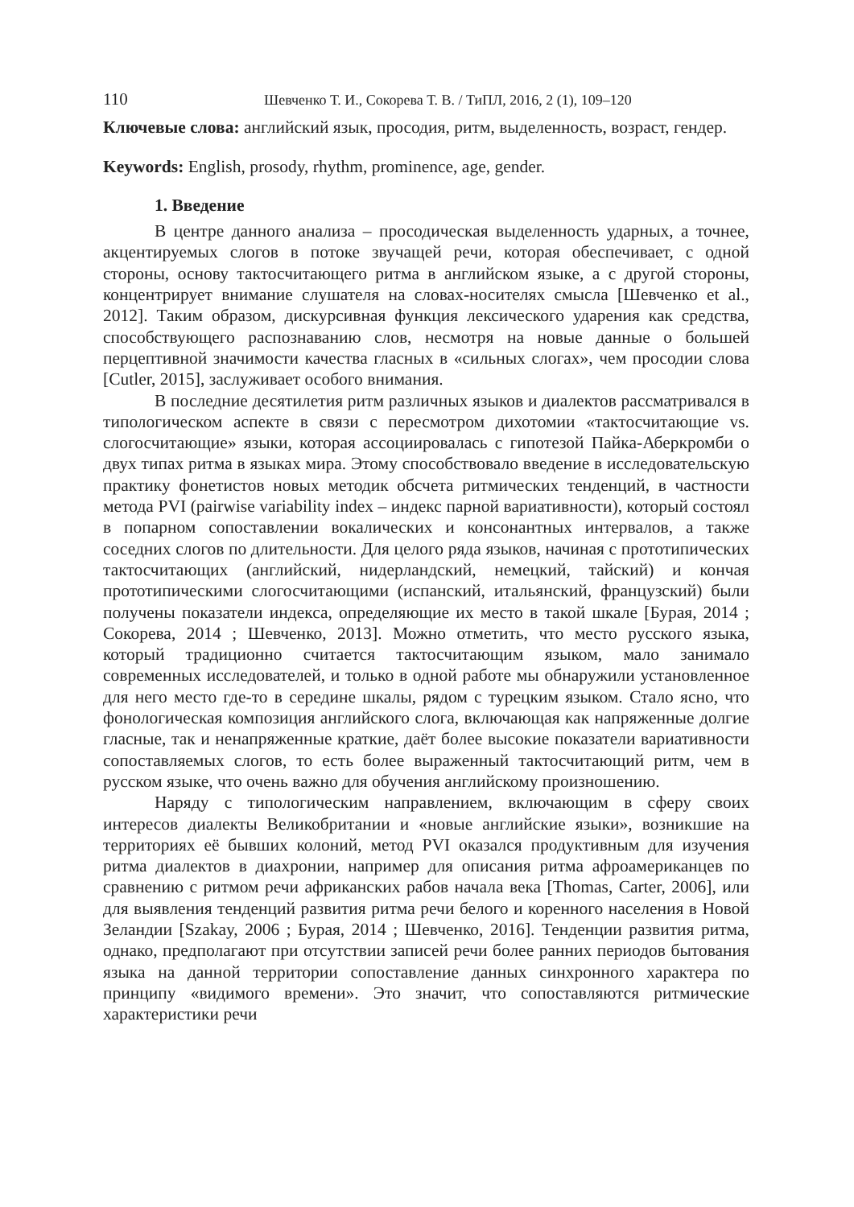110 Шевченко Т. И., Сокорева Т. В. / ТиПЛ, 2016, 2 (1), 109–120
Ключевые слова: английский язык, просодия, ритм, выделенность, возраст, гендер.
Keywords: English, prosody, rhythm, prominence, age, gender.
1. Введение
В центре данного анализа – просодическая выделенность ударных, а точнее, акцентируемых слогов в потоке звучащей речи, которая обеспечивает, с одной стороны, основу тактосчитающего ритма в английском языке, а с другой стороны, концентрирует внимание слушателя на словах-носителях смысла [Шевченко et al., 2012]. Таким образом, дискурсивная функция лексического ударения как средства, способствующего распознаванию слов, несмотря на новые данные о большей перцептивной значимости качества гласных в «сильных слогах», чем просодии слова [Cutler, 2015], заслуживает особого внимания.
В последние десятилетия ритм различных языков и диалектов рассматривался в типологическом аспекте в связи с пересмотром дихотомии «тактосчитающие vs. слогосчитающие» языки, которая ассоциировалась с гипотезой Пайка-Аберкромби о двух типах ритма в языках мира. Этому способствовало введение в исследовательскую практику фонетистов новых методик обсчета ритмических тенденций, в частности метода PVI (pairwise variability index – индекс парной вариативности), который состоял в попарном сопоставлении вокалических и консонантных интервалов, а также соседних слогов по длительности. Для целого ряда языков, начиная с прототипических тактосчитающих (английский, нидерландский, немецкий, тайский) и кончая прототипическими слогосчитающими (испанский, итальянский, французский) были получены показатели индекса, определяющие их место в такой шкале [Бурая, 2014 ; Сокорева, 2014 ; Шевченко, 2013]. Можно отметить, что место русского языка, который традиционно считается тактосчитающим языком, мало занимало современных исследователей, и только в одной работе мы обнаружили установленное для него место где-то в середине шкалы, рядом с турецким языком. Стало ясно, что фонологическая композиция английского слога, включающая как напряженные долгие гласные, так и ненапряженные краткие, даёт более высокие показатели вариативности сопоставляемых слогов, то есть более выраженный тактосчитающий ритм, чем в русском языке, что очень важно для обучения английскому произношению.
Наряду с типологическим направлением, включающим в сферу своих интересов диалекты Великобритании и «новые английские языки», возникшие на территориях её бывших колоний, метод PVI оказался продуктивным для изучения ритма диалектов в диахронии, например для описания ритма афроамериканцев по сравнению с ритмом речи африканских рабов начала века [Thomas, Carter, 2006], или для выявления тенденций развития ритма речи белого и коренного населения в Новой Зеландии [Szakay, 2006 ; Бурая, 2014 ; Шевченко, 2016]. Тенденции развития ритма, однако, предполагают при отсутствии записей речи более ранних периодов бытования языка на данной территории сопоставление данных синхронного характера по принципу «видимого времени». Это значит, что сопоставляются ритмические характеристики речи